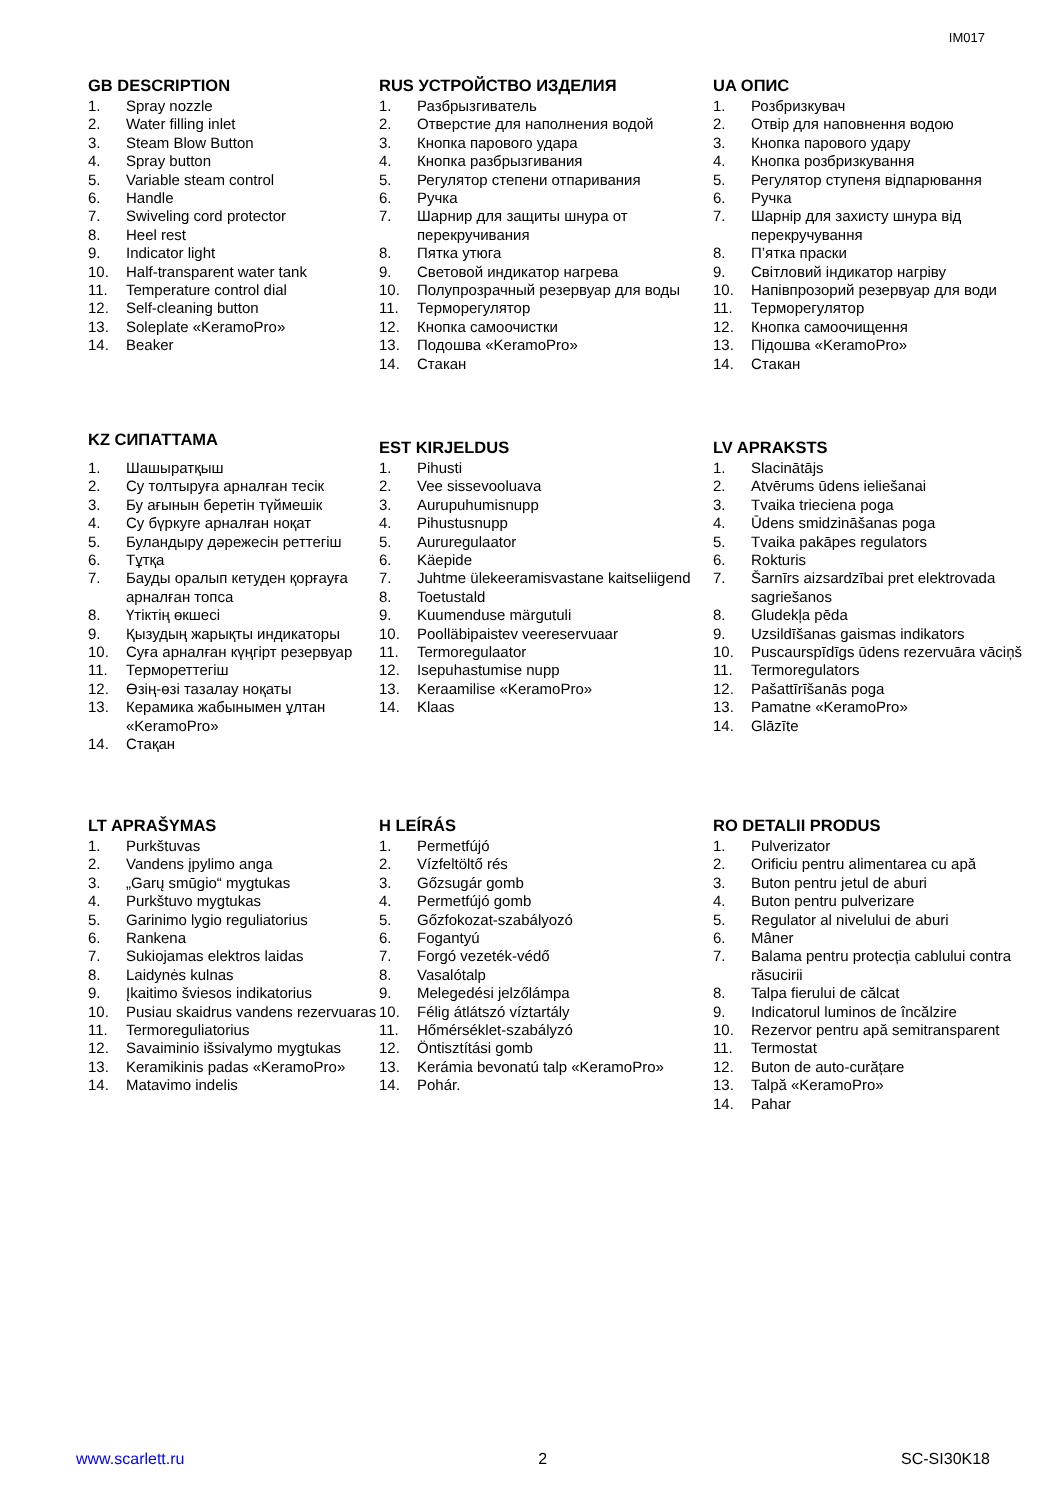IM017
GB DESCRIPTION
1. Spray nozzle
2. Water filling inlet
3. Steam Blow Button
4. Spray button
5. Variable steam control
6. Handle
7. Swiveling cord protector
8. Heel rest
9. Indicator light
10. Half-transparent water tank
11. Temperature control dial
12. Self-cleaning button
13. Soleplate «KeramoPro»
14. Beaker
RUS УСТРОЙСТВО ИЗДЕЛИЯ
1. Разбрызгиватель
2. Отверстие для наполнения водой
3. Кнопка парового удара
4. Кнопка разбрызгивания
5. Регулятор степени отпаривания
6. Ручка
7. Шарнир для защиты шнура от перекручивания
8. Пятка утюга
9. Световой индикатор нагрева
10. Полупрозрачный резервуар для воды
11. Терморегулятор
12. Кнопка самоочистки
13. Подошва «KeramoPro»
14. Стакан
UA ОПИС
1. Розбризкувач
2. Отвір для наповнення водою
3. Кнопка парового удару
4. Кнопка розбризкування
5. Регулятор ступеня відпарювання
6. Ручка
7. Шарнір для захисту шнура від перекручування
8. П’ятка праски
9. Світловий індикатор нагріву
10. Напівпрозорий резервуар для води
11. Терморегулятор
12. Кнопка самоочищення
13. Підошва «KeramoPro»
14. Стакан
KZ СИПАТТАМА
1. Шашыратқыш
2. Су толтыруға арналған тесік
3. Бу ағынын беретін түймешік
4. Су бүркуге арналған ноқат
5. Буландыру дәрежесін реттегіш
6. Тұтқа
7. Бауды оралып кетуден қорғауға арналған топса
8. Үтіктің өкшесі
9. Қызудың жарықты индикаторы
10. Суға арналған күңгірт резервуар
11. Термореттегіш
12. Өзің-өзі тазалау ноқаты
13. Керамика жабынымен ұлтан «KeramoPro»
14. Стақан
EST KIRJELDUS
1. Pihusti
2. Vee sissevooluava
3. Aurupuhumisnupp
4. Pihustusnupp
5. Aururegulaator
6. Käepide
7. Juhtme ülekeeramisvastane kaitseliigend
8. Toetustald
9. Kuumenduse märgutuli
10. Poolläbipaistev veereservuaar
11. Termoregulaator
12. Isepuhastumise nupp
13. Keraamilise «KeramoPro»
14. Klaas
LV APRAKSTS
1. Slacinātājs
2. Atvērums ūdens ieliešanai
3. Tvaika trieciena poga
4. Ūdens smidzināšanas poga
5. Tvaika pakāpes regulators
6. Rokturis
7. Šarnīrs aizsardzībai pret elektrovada sagriešanos
8. Gludekļa pēda
9. Uzsildīšanas gaismas indikators
10. Puscaurspīdīgs ūdens rezervuāra vāciņš
11. Termoregulators
12. Pašattīrīšanās poga
13. Pamatne «KeramoPro»
14. Glāzīte
LT APRAŠYMAS
1. Purkštuvas
2. Vandens įpylimo anga
3. „Garų smūgio“ mygtukas
4. Purkštuvo mygtukas
5. Garinimo lygio reguliatorius
6. Rankena
7. Sukiojamas elektros laidas
8. Laidynės kulnas
9. Įkaitimo šviesos indikatorius
10. Pusiau skaidrus vandens rezervuaras
11. Termoreguliatorius
12. Savaiminio išsivalymo mygtukas
13. Keramikinis padas «KeramoPro»
14. Matavimo indelis
H LEÍRÁS
1. Permetfújó
2. Vízfeltöltő rés
3. Gőzsugár gomb
4. Permetfújó gomb
5. Gőzfokozat-szabályozó
6. Fogantyú
7. Forgó vezeték-védő
8. Vasalótalp
9. Melegedési jelzőlámpa
10. Félig átlátszó víztartály
11. Hőmérséklet-szabályzó
12. Öntisztítási gomb
13. Kerámia bevonatú talp «KeramoPro»
14. Pohár.
RO DETALII PRODUS
1. Pulverizator
2. Orificiu pentru alimentarea cu apă
3. Buton pentru jetul de aburi
4. Buton pentru pulverizare
5. Regulator al nivelului de aburi
6. Mâner
7. Balama pentru protecția cablului contra răsucirii
8. Talpa fierului de călcat
9. Indicatorul luminos de încălzire
10. Rezervor pentru apă semitransparent
11. Termostat
12. Buton de auto-curățare
13. Talpă «KeramoPro»
14. Pahar
www.scarlett.ru 2 SC-SI30K18